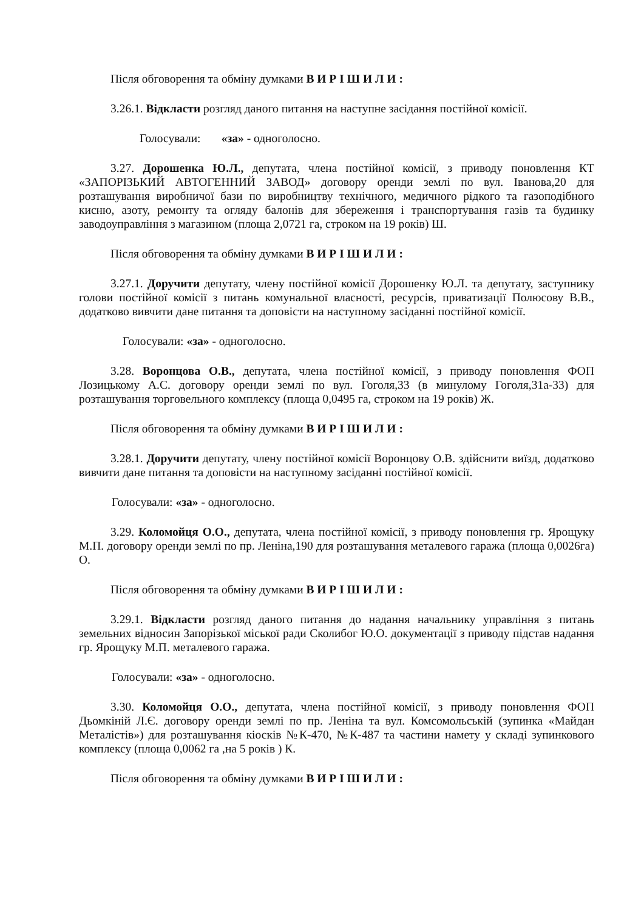Після обговорення та обміну думками В И Р І Ш И Л И :
3.26.1. Відкласти розгляд даного питання на наступне засідання постійної комісії.
Голосували: «за» - одноголосно.
3.27. Дорошенка Ю.Л., депутата, члена постійної комісії, з приводу поновлення КТ «ЗАПОРІЗЬКИЙ АВТОГЕННИЙ ЗАВОД» договору оренди землі по вул. Іванова,20 для розташування виробничої бази по виробництву технічного, медичного рідкого та газоподібного кисню, азоту, ремонту та огляду балонів для збереження і транспортування газів та будинку заводоуправління з магазином (площа 2,0721 га, строком на 19 років) Ш.
Після обговорення та обміну думками В И Р І Ш И Л И :
3.27.1. Доручити депутату, члену постійної комісії Дорошенку Ю.Л. та депутату, заступнику голови постійної комісії з питань комунальної власності, ресурсів, приватизації Полюсову В.В., додатково вивчити дане питання та доповісти на наступному засіданні постійної комісії.
Голосували: «за» - одноголосно.
3.28. Воронцова О.В., депутата, члена постійної комісії, з приводу поновлення ФОП Лозицькому А.С. договору оренди землі по вул. Гоголя,33 (в минулому Гоголя,31а-33) для розташування торговельного комплексу (площа 0,0495 га, строком на 19 років) Ж.
Після обговорення та обміну думками В И Р І Ш И Л И :
3.28.1. Доручити депутату, члену постійної комісії Воронцову О.В. здійснити виїзд, додатково вивчити дане питання та доповісти на наступному засіданні постійної комісії.
Голосували: «за» - одноголосно.
3.29. Коломойця О.О., депутата, члена постійної комісії, з приводу поновлення гр. Ярощуку М.П. договору оренди землі по пр. Леніна,190 для розташування металевого гаража (площа 0,0026га) О.
Після обговорення та обміну думками В И Р І Ш И Л И :
3.29.1. Відкласти розгляд даного питання до надання начальнику управління з питань земельних відносин Запорізької міської ради Сколибог Ю.О. документації з приводу підстав надання гр. Ярощуку М.П. металевого гаража.
Голосували: «за» - одноголосно.
3.30. Коломойця О.О., депутата, члена постійної комісії, з приводу поновлення ФОП Дьомкіній Л.Є. договору оренди землі по пр. Леніна та вул. Комсомольській (зупинка «Майдан Металістів») для розташування кіосків №К-470, №К-487 та частини намету у складі зупинкового комплексу (площа 0,0062 га ,на 5 років ) К.
Після обговорення та обміну думками В И Р І Ш И Л И :